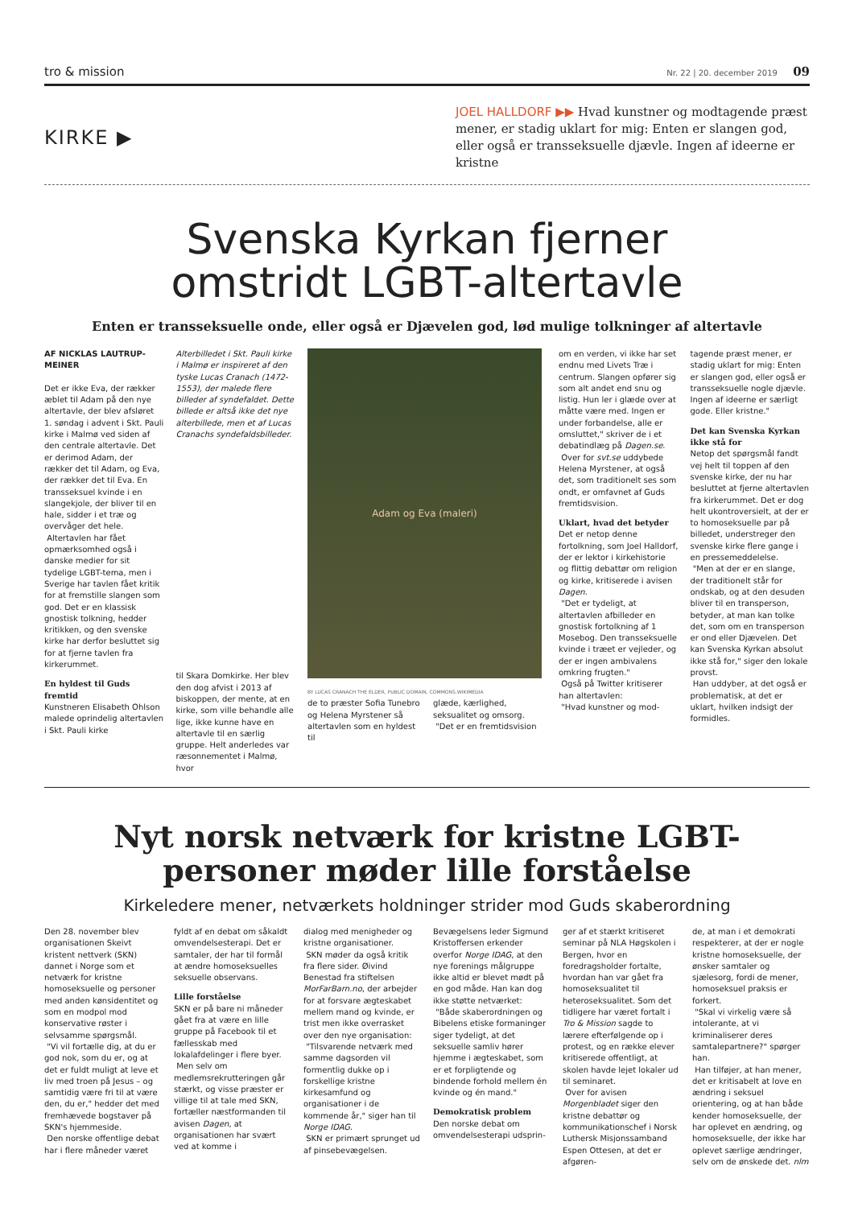tro & mission Nr. 22 | 20. december 2019 09
KIRKE ▶
JOEL HALLDORF ▶▶ Hvad kunstner og modtagende præst mener, er stadig uklart for mig: Enten er slangen god, eller også er transseksuelle djævle. Ingen af ideerne er kristne
Svenska Kyrkan fjerner
omstridt LGBT-altertavle
Enten er transseksuelle onde, eller også er Djævelen god, lød mulige tolkninger af altertavle
AF NICKLAS LAUTRUP-MEINER
Det er ikke Eva, der rækker æblet til Adam på den nye altertavle, der blev afsløret 1. søndag i advent i Skt. Pauli kirke i Malmø ved siden af den centrale altertavle. Det er derimod Adam, der rækker det til Adam, og Eva, der rækker det til Eva. En transseksuel kvinde i en slangekjole, der bliver til en hale, sidder i et træ og overvåger det hele.
Altertavlen har fået opmærksomhed også i danske medier for sit tydelige LGBT-tema, men i Sverige har tavlen fået kritik for at fremstille slangen som god. Det er en klassisk gnostisk tolkning, hedder kritikken, og den svenske kirke har derfor besluttet sig for at fjerne tavlen fra kirkerummet.
En hyldest til Guds fremtid
Kunstneren Elisabeth Ohlson malede oprindelig altertavlen i Skt. Pauli kirke
Alterbilledet i Skt. Pauli kirke i Malmø er inspireret af den tyske Lucas Cranach (1472-1553), der malede flere billeder af syndefaldet. Dette billede er altså ikke det nye alterbillede, men et af Lucas Cranachs syndefaldsbilleder.
til Skara Domkirke. Her blev den dog afvist i 2013 af biskoppen, der mente, at en kirke, som ville behandle alle lige, ikke kunne have en altertavle til en særlig gruppe. Helt anderledes var ræsonnementet i Malmø, hvor
Adam og Eva (maleri)
BY LUCAS CRANACH THE ELDER, PUBLIC DOMAIN, COMMONS.WIKIMEDIA
de to præster Sofia Tunebro og Helena Myrstener så altertavlen som en hyldest til
glæde, kærlighed, seksualitet og omsorg.
"Det er en fremtidsvision
om en verden, vi ikke har set endnu med Livets Træ i centrum. Slangen opfører sig som alt andet end snu og listig. Hun ler i glæde over at måtte være med. Ingen er under forbandelse, alle er omsluttet," skriver de i et debatindlæg på Dagen.se.
Over for svt.se uddybede Helena Myrstener, at også det, som traditionelt ses som ondt, er omfavnet af Guds fremtidsvision.
Uklart, hvad det betyder
Det er netop denne fortolkning, som Joel Halldorf, der er lektor i kirkehistorie og flittig debattør om religion og kirke, kritiserede i avisen Dagen.
"Det er tydeligt, at altertavlen afbilleder en gnostisk fortolkning af 1 Mosebog. Den transseksuelle kvinde i træet er vejleder, og der er ingen ambivalens omkring frugten."
Også på Twitter kritiserer han altertavlen:
"Hvad kunstner og mod-
tagende præst mener, er stadig uklart for mig: Enten er slangen god, eller også er transseksuelle nogle djævle. Ingen af ideerne er særligt gode. Eller kristne."
Det kan Svenska Kyrkan ikke stå for
Netop det spørgsmål fandt vej helt til toppen af den svenske kirke, der nu har besluttet at fjerne altertavlen fra kirkerummet. Det er dog helt ukontroversielt, at der er to homoseksuelle par på billedet, understreger den svenske kirke flere gange i en pressemeddelelse.
"Men at der er en slange, der traditionelt står for ondskab, og at den desuden bliver til en transperson, betyder, at man kan tolke det, som om en transperson er ond eller Djævelen. Det kan Svenska Kyrkan absolut ikke stå for," siger den lokale provst.
Han uddyber, at det også er problematisk, at det er uklart, hvilken indsigt der formidles.
Nyt norsk netværk for kristne LGBT-personer møder lille forståelse
Kirkeledere mener, netværkets holdninger strider mod Guds skaberordning
Den 28. november blev organisationen Skeivt kristent nettverk (SKN) dannet i Norge som et netværk for kristne homoseksuelle og personer med anden kønsidentitet og som en modpol mod konservative røster i selvsamme spørgsmål.
"Vi vil fortælle dig, at du er god nok, som du er, og at det er fuldt muligt at leve et liv med troen på Jesus – og samtidig være fri til at være den, du er," hedder det med fremhævede bogstaver på SKN's hjemmeside.
Den norske offentlige debat har i flere måneder været
fyldt af en debat om såkaldt omvendelsesterapi. Det er samtaler, der har til formål at ændre homoseksuelles seksuelle observans.
Lille forståelse
SKN er på bare ni måneder gået fra at være en lille gruppe på Facebook til et fællesskab med lokalafdelinger i flere byer.
Men selv om medlemsrekrutteringen går stærkt, og visse præster er villige til at tale med SKN, fortæller næstformanden til avisen Dagen, at organisationen har svært ved at komme i
dialog med menigheder og kristne organisationer.
SKN møder da også kritik fra flere sider. Øivind Benestad fra stiftelsen MorFarBarn.no, der arbejder for at forsvare ægteskabet mellem mand og kvinde, er trist men ikke overrasket over den nye organisation:
"Tilsvarende netværk med samme dagsorden vil formentlig dukke op i forskellige kristne kirkesamfund og organisationer i de kommende år," siger han til Norge IDAG.
SKN er primært sprunget ud af pinsebevægelsen.
Bevægelsens leder Sigmund Kristoffersen erkender overfor Norge IDAG, at den nye forenings målgruppe ikke altid er blevet mødt på en god måde. Han kan dog ikke støtte netværket:
"Både skaberordningen og Bibelens etiske formaninger siger tydeligt, at det seksuelle samliv hører hjemme i ægteskabet, som er et forpligtende og bindende forhold mellem én kvinde og én mand."
Demokratisk problem
Den norske debat om omvendelsesterapi udsprin-
ger af et stærkt kritiseret seminar på NLA Høgskolen i Bergen, hvor en foredragsholder fortalte, hvordan han var gået fra homoseksualitet til heteroseksualitet. Som det tidligere har været fortalt i Tro & Mission sagde to lærere efterfølgende op i protest, og en række elever kritiserede offentligt, at skolen havde lejet lokaler ud til seminaret.
Over for avisen Morgenbladet siger den kristne debattør og kommunikationschef i Norsk Luthersk Misjonssamband Espen Ottesen, at det er afgøren-
de, at man i et demokrati respekterer, at der er nogle kristne homoseksuelle, der ønsker samtaler og sjælesorg, fordi de mener, homoseksuel praksis er forkert.
"Skal vi virkelig være så intolerante, at vi kriminaliserer deres samtalepartnere?" spørger han.
Han tilføjer, at han mener, det er kritisabelt at love en ændring i seksuel orientering, og at han både kender homoseksuelle, der har oplevet en ændring, og homoseksuelle, der ikke har oplevet særlige ændringer, selv om de ønskede det. nlm